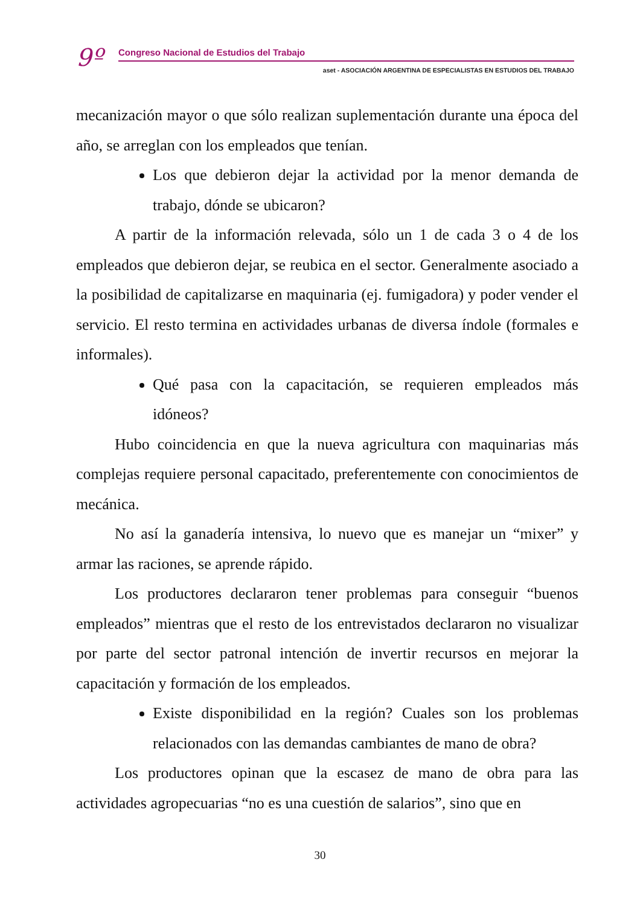9º Congreso Nacional de Estudios del Trabajo
aset - ASOCIACIÓN ARGENTINA DE ESPECIALISTAS EN ESTUDIOS DEL TRABAJO
mecanización mayor o que sólo realizan suplementación durante una época del año, se arreglan con los empleados que tenían.
Los que debieron dejar la actividad por la menor demanda de trabajo, dónde se ubicaron?
A partir de la información relevada, sólo un 1 de cada 3 o 4 de los empleados que debieron dejar, se reubica en el sector. Generalmente asociado a la posibilidad de capitalizarse en maquinaria (ej. fumigadora) y poder vender el servicio. El resto termina en actividades urbanas de diversa índole (formales e informales).
Qué pasa con la capacitación, se requieren empleados más idóneos?
Hubo coincidencia en que la nueva agricultura con maquinarias más complejas requiere personal capacitado, preferentemente con conocimientos de mecánica.
No así la ganadería intensiva, lo nuevo que es manejar un “mixer” y armar las raciones, se aprende rápido.
Los productores declararon tener problemas para conseguir “buenos empleados” mientras que el resto de los entrevistados declararon no visualizar por parte del sector patronal intención de invertir recursos en mejorar la capacitación y formación de los empleados.
Existe disponibilidad en la región? Cuales son los problemas relacionados con las demandas cambiantes de mano de obra?
Los productores opinan que la escasez de mano de obra para las actividades agropecuarias “no es una cuestión de salarios”, sino que en
30